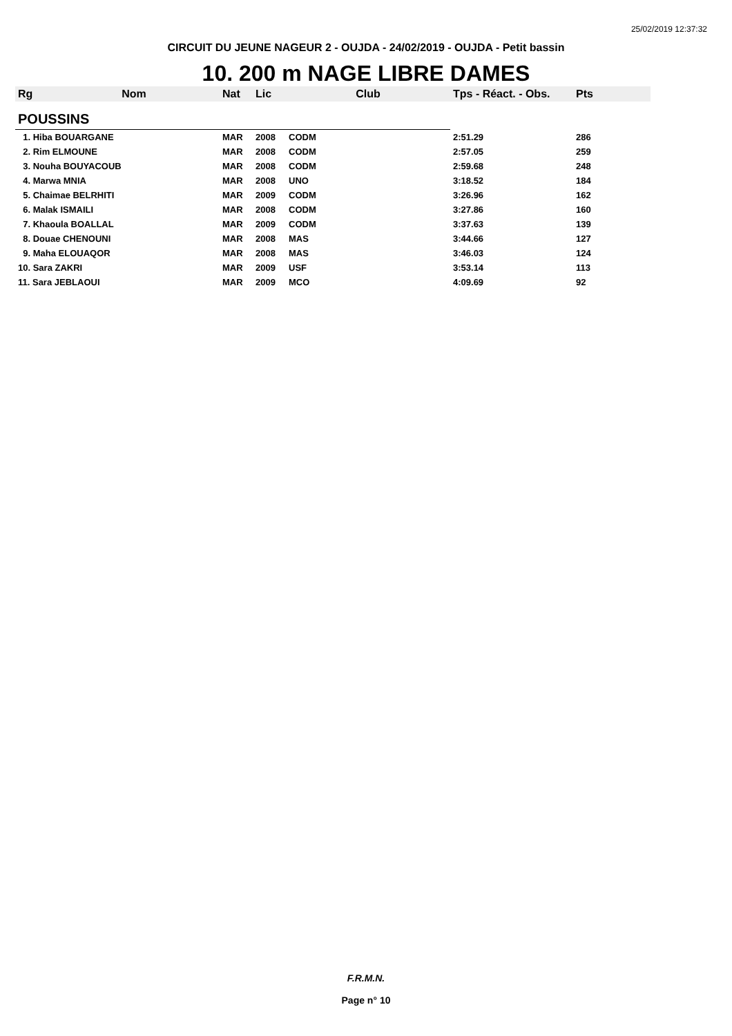25/02/2019 12:37:32
CIRCUIT DU JEUNE NAGEUR 2 - OUJDA - 24/02/2019 - OUJDA - Petit bassin
10. 200 m NAGE LIBRE DAMES
| Rg | Nom | Nat | Lic | Club | Tps - Réact. - Obs. | Pts |
| --- | --- | --- | --- | --- | --- | --- |
| POUSSINS | | | | | | |
| 1. Hiba BOUARGANE | | MAR | 2008 | CODM | 2:51.29 | 286 |
| 2. Rim ELMOUNE | | MAR | 2008 | CODM | 2:57.05 | 259 |
| 3. Nouha BOUYACOUB | | MAR | 2008 | CODM | 2:59.68 | 248 |
| 4. Marwa MNIA | | MAR | 2008 | UNO | 3:18.52 | 184 |
| 5. Chaimae BELRHITI | | MAR | 2009 | CODM | 3:26.96 | 162 |
| 6. Malak ISMAILI | | MAR | 2008 | CODM | 3:27.86 | 160 |
| 7. Khaoula BOALLAL | | MAR | 2009 | CODM | 3:37.63 | 139 |
| 8. Douae CHENOUNI | | MAR | 2008 | MAS | 3:44.66 | 127 |
| 9. Maha ELOUAQOR | | MAR | 2008 | MAS | 3:46.03 | 124 |
| 10. Sara ZAKRI | | MAR | 2009 | USF | 3:53.14 | 113 |
| 11. Sara JEBLAOUI | | MAR | 2009 | MCO | 4:09.69 | 92 |
F.R.M.N.
Page n° 10